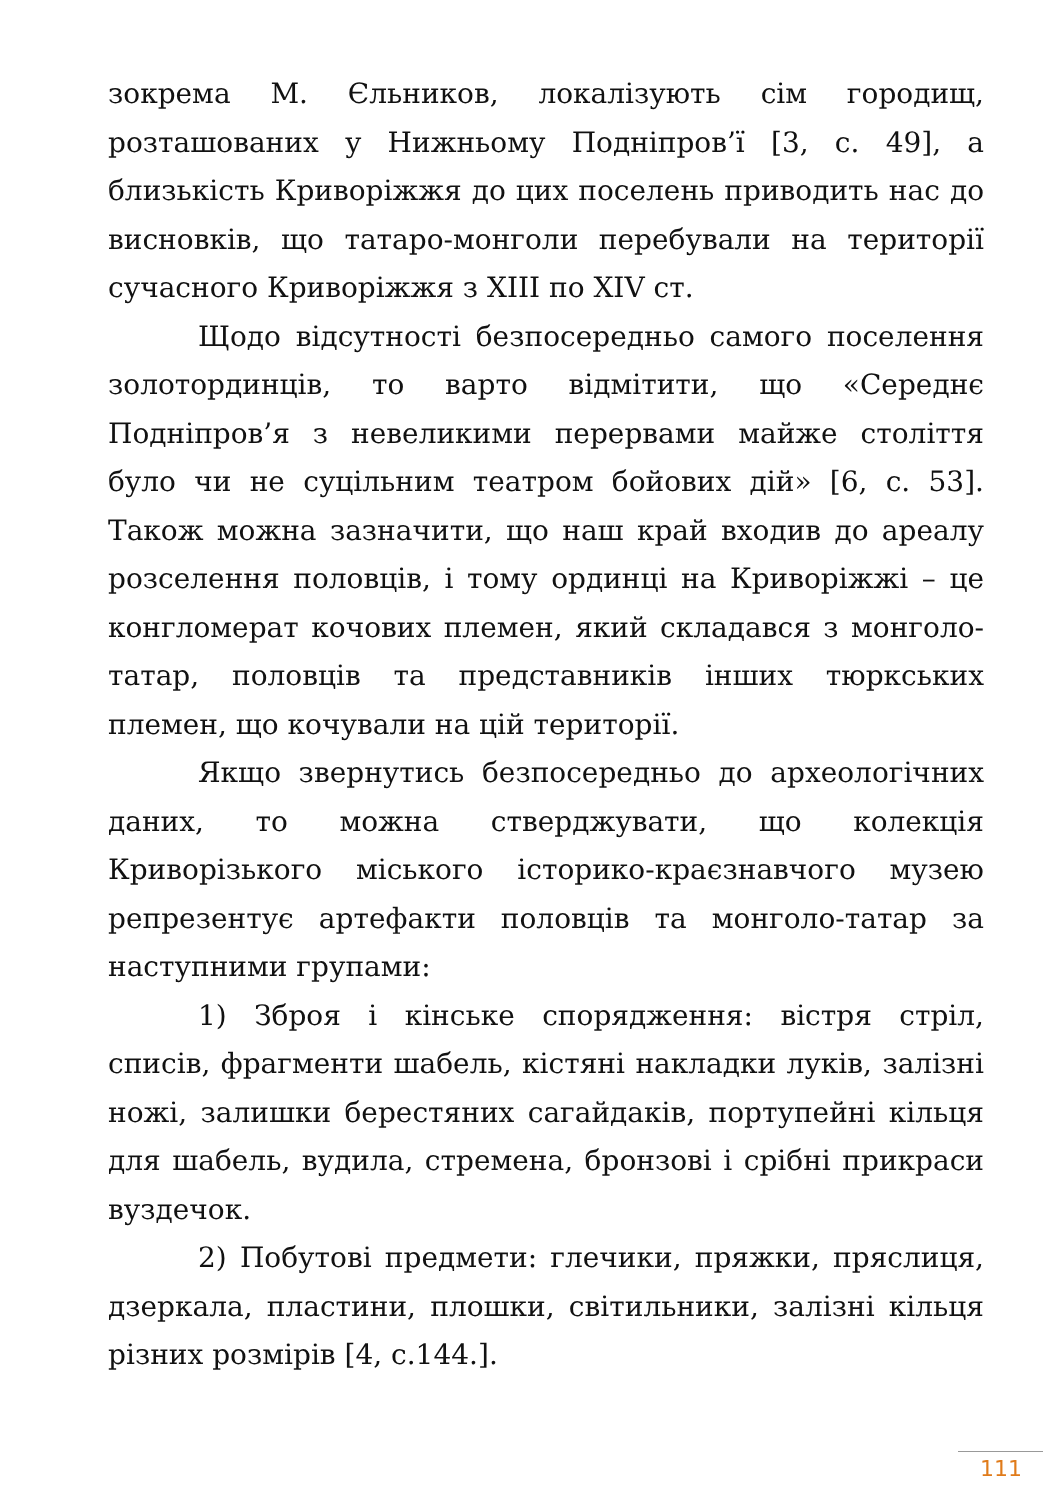зокрема М. Єльников, локалізують сім городищ, розташованих у Нижньому Подніпров’ї [3, с. 49], а близькість Криворіжжя до цих поселень приводить нас до висновків, що татаро-монголи перебували на території сучасного Криворіжжя з XIII по XIV ст.
Щодо відсутності безпосередньо самого поселення золотординців, то варто відмітити, що «Середнє Подніпров’я з невеликими перервами майже століття було чи не суцільним театром бойових дій» [6, с. 53]. Також можна зазначити, що наш край входив до ареалу розселення половців, і тому ординці на Криворіжжі – це конгломерат кочових племен, який складався з монголо-татар, половців та представників інших тюркських племен, що кочували на цій території.
Якщо звернутись безпосередньо до археологічних даних, то можна стверджувати, що колекція Криворізького міського історико-краєзнавчого музею репрезентує артефакти половців та монголо-татар за наступними групами:
1) Зброя і кінське спорядження: вістря стріл, списів, фрагменти шабель, кістяні накладки луків, залізні ножі, залишки берестяних сагайдаків, портупейні кільця для шабель, вудила, стремена, бронзові і срібні прикраси вуздечок.
2) Побутові предмети: глечики, пряжки, пряслиця, дзеркала, пластини, плошки, світильники, залізні кільця різних розмірів [4, с.144.].
111